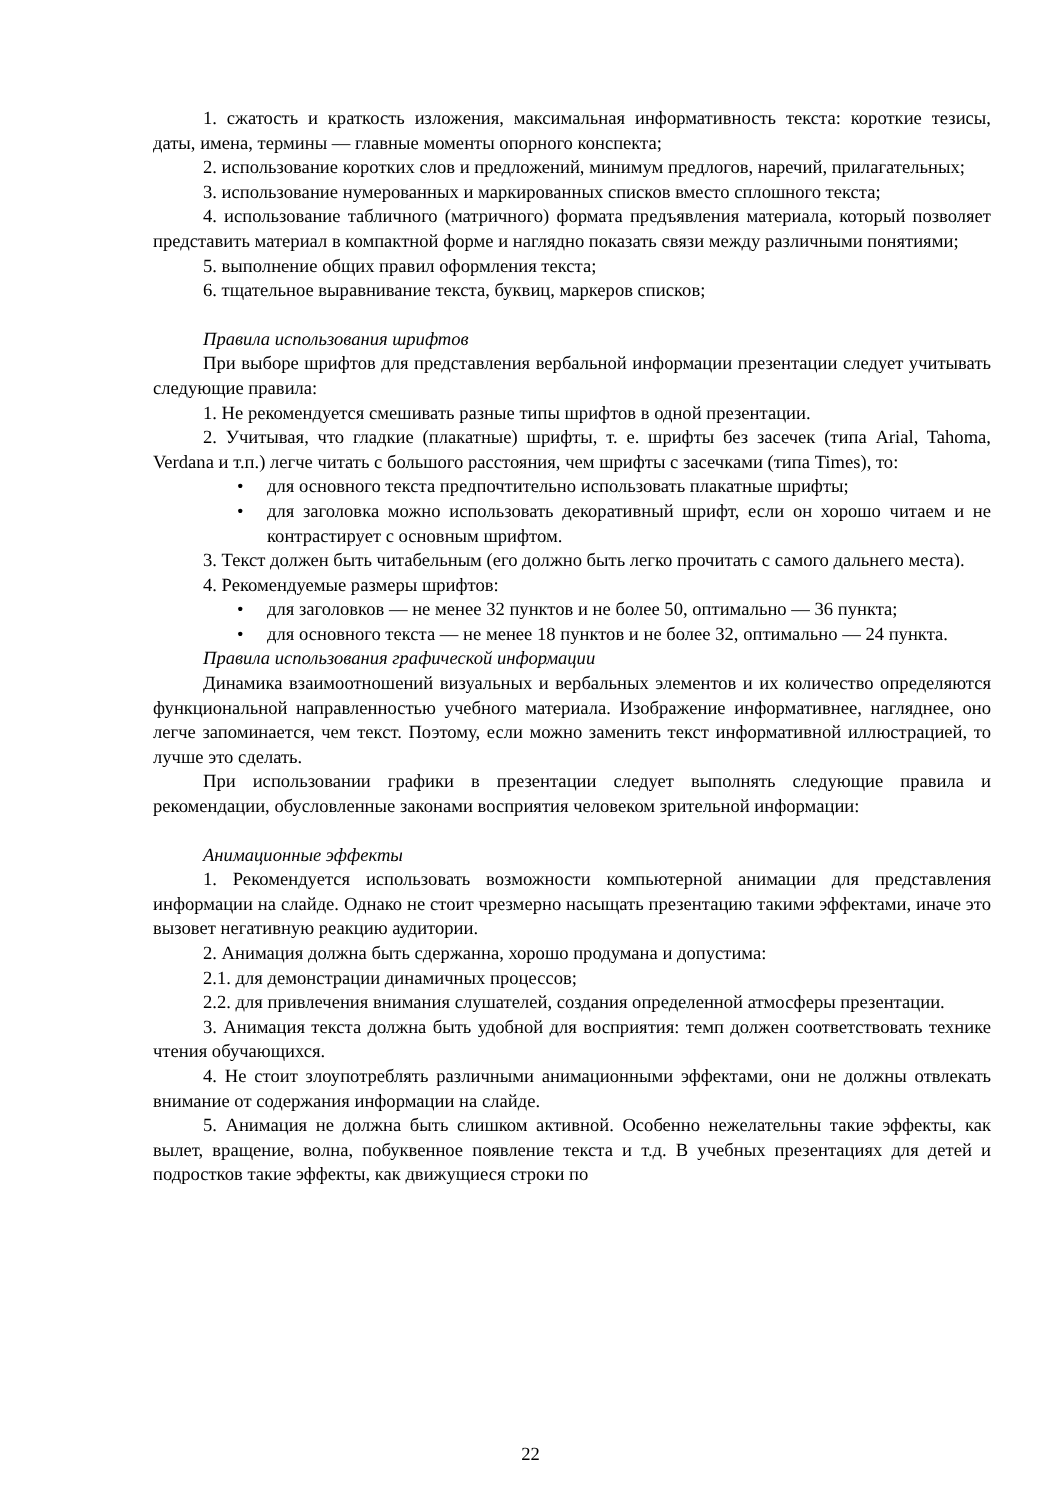1. сжатость и краткость изложения, максимальная информативность текста: короткие тезисы, даты, имена, термины — главные моменты опорного конспекта;
2. использование коротких слов и предложений, минимум предлогов, наречий, прилагательных;
3. использование нумерованных и маркированных списков вместо сплошного текста;
4. использование табличного (матричного) формата предъявления материала, который позволяет представить материал в компактной форме и наглядно показать связи между различными понятиями;
5. выполнение общих правил оформления текста;
6. тщательное выравнивание текста, буквиц, маркеров списков;
Правила использования шрифтов
При выборе шрифтов для представления вербальной информации презентации следует учитывать следующие правила:
1. Не рекомендуется смешивать разные типы шрифтов в одной презентации.
2. Учитывая, что гладкие (плакатные) шрифты, т. е. шрифты без засечек (типа Arial, Tahoma, Verdana и т.п.) легче читать с большого расстояния, чем шрифты с засечками (типа Times), то:
• для основного текста предпочтительно использовать плакатные шрифты;
• для заголовка можно использовать декоративный шрифт, если он хорошо читаем и не контрастирует с основным шрифтом.
3. Текст должен быть читабельным (его должно быть легко прочитать с самого дальнего места).
4. Рекомендуемые размеры шрифтов:
• для заголовков — не менее 32 пунктов и не более 50, оптимально — 36 пункта;
• для основного текста — не менее 18 пунктов и не более 32, оптимально — 24 пункта.
Правила использования графической информации
Динамика взаимоотношений визуальных и вербальных элементов и их количество определяются функциональной направленностью учебного материала. Изображение информативнее, нагляднее, оно легче запоминается, чем текст. Поэтому, если можно заменить текст информативной иллюстрацией, то лучше это сделать.
При использовании графики в презентации следует выполнять следующие правила и рекомендации, обусловленные законами восприятия человеком зрительной информации:
Анимационные эффекты
1. Рекомендуется использовать возможности компьютерной анимации для представления информации на слайде. Однако не стоит чрезмерно насыщать презентацию такими эффектами, иначе это вызовет негативную реакцию аудитории.
2. Анимация должна быть сдержанна, хорошо продумана и допустима:
2.1. для демонстрации динамичных процессов;
2.2. для привлечения внимания слушателей, создания определенной атмосферы презентации.
3. Анимация текста должна быть удобной для восприятия: темп должен соответствовать технике чтения обучающихся.
4. Не стоит злоупотреблять различными анимационными эффектами, они не должны отвлекать внимание от содержания информации на слайде.
5. Анимация не должна быть слишком активной. Особенно нежелательны такие эффекты, как вылет, вращение, волна, побуквенное появление текста и т.д. В учебных презентациях для детей и подростков такие эффекты, как движущиеся строки по
22